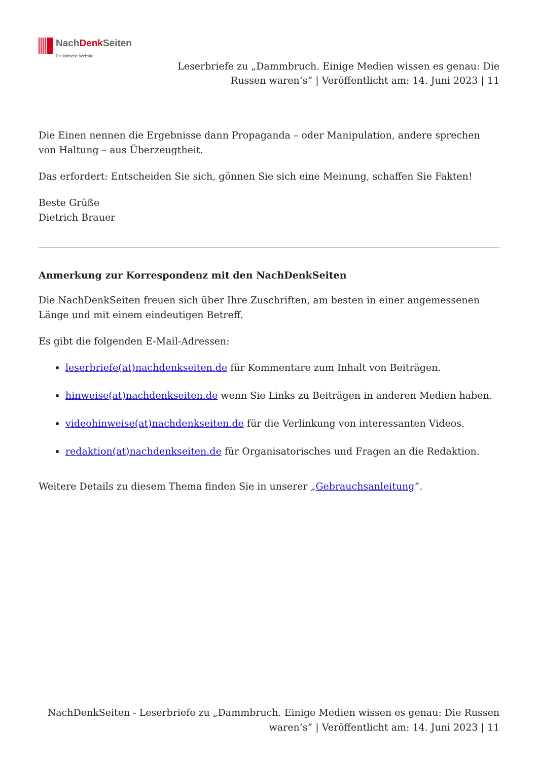NachDenk Seiten
Die kritische Website
Leserbriefe zu „Dammbruch. Einige Medien wissen es genau: Die Russen waren’s“ | Veröffentlicht am: 14. Juni 2023 | 11
Die Einen nennen die Ergebnisse dann Propaganda – oder Manipulation, andere sprechen von Haltung – aus Überzeugtheit.
Das erfordert: Entscheiden Sie sich, gönnen Sie sich eine Meinung, schaffen Sie Fakten!
Beste Grüße
Dietrich Brauer
Anmerkung zur Korrespondenz mit den NachDenkSeiten
Die NachDenkSeiten freuen sich über Ihre Zuschriften, am besten in einer angemessenen Länge und mit einem eindeutigen Betreff.
Es gibt die folgenden E-Mail-Adressen:
leserbriefe(at)nachdenkseiten.de für Kommentare zum Inhalt von Beiträgen.
hinweise(at)nachdenkseiten.de wenn Sie Links zu Beiträgen in anderen Medien haben.
videohinweise(at)nachdenkseiten.de für die Verlinkung von interessanten Videos.
redaktion(at)nachdenkseiten.de für Organisatorisches und Fragen an die Redaktion.
Weitere Details zu diesem Thema finden Sie in unserer „Gebrauchsanleitung“.
NachDenkSeiten - Leserbriefe zu „Dammbruch. Einige Medien wissen es genau: Die Russen waren’s“ | Veröffentlicht am: 14. Juni 2023 | 11